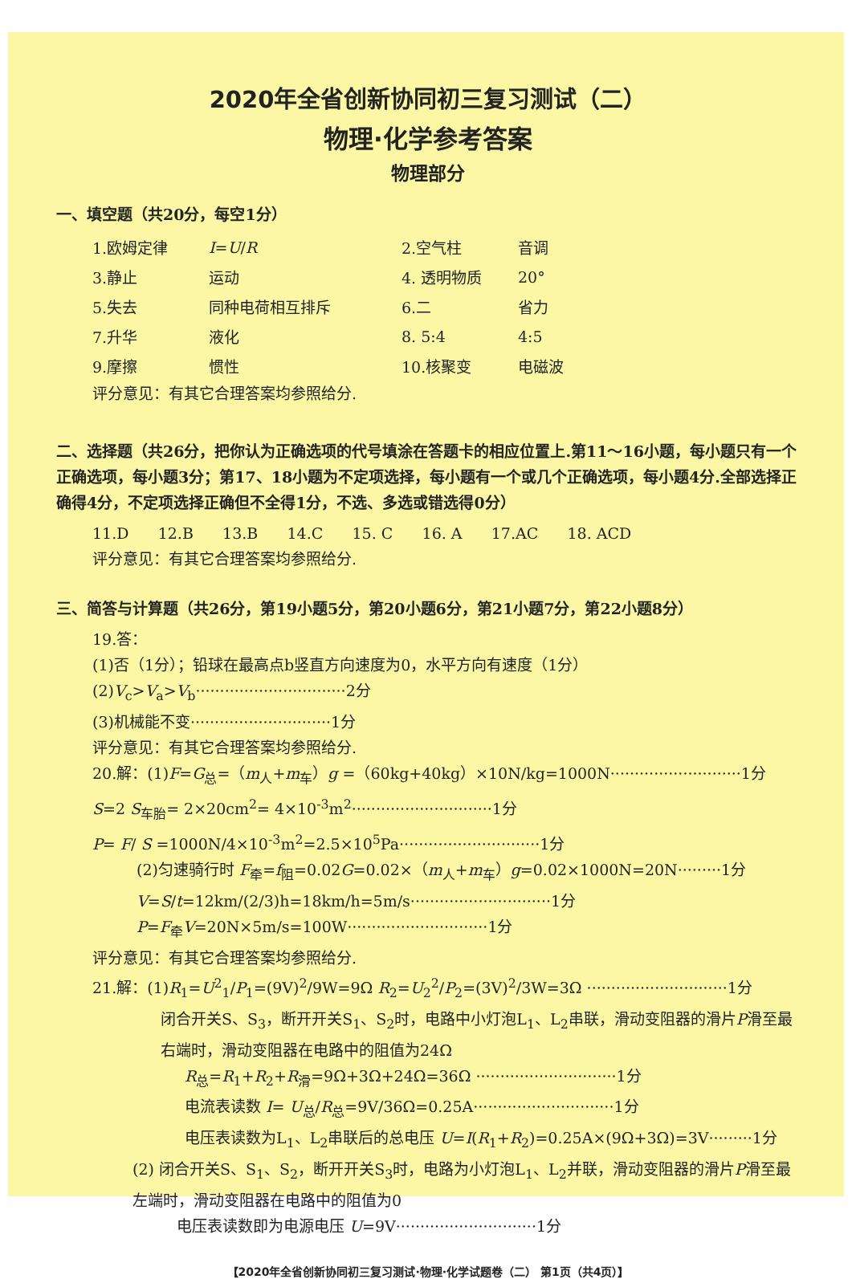2020年全省创新协同初三复习测试（二）
物理·化学参考答案
物理部分
一、填空题（共20分，每空1分）
| 1.欧姆定律 | I = U / R | 2.空气柱 | 音调 |
| 3.静止 | 运动 | 4. 透明物质 | 20° |
| 5.失去 | 同种电荷相互排斥 | 6.二 | 省力 |
| 7.升华 | 液化 | 8. 5:4 | 4:5 |
| 9.摩擦 | 惯性 | 10.核聚变 | 电磁波 |
评分意见：有其它合理答案均参照给分.
二、选择题（共26分，把你认为正确选项的代号填涂在答题卡的相应位置上.第11～16小题，每小题只有一个正确选项，每小题3分；第17、18小题为不定项选择，每小题有一个或几个正确选项，每小题4分.全部选择正确得4分，不定项选择正确但不全得1分，不选、多选或错选得0分）
11.D 12.B 13.B 14.C 15. C 16. A 17.AC 18. ACD
评分意见：有其它合理答案均参照给分.
三、简答与计算题（共26分，第19小题5分，第20小题6分，第21小题7分，第22小题8分）
19.答：
(1)否（1分）；铅球在最高点b竖直方向速度为0，水平方向有速度（1分）
(2)V<sub>c</sub>>V<sub>a</sub>>V<sub>b</sub>·······························2分
(3)机械能不变·····························1分
评分意见：有其它合理答案均参照给分.
20.解：(1)F=G<sub>总</sub>=（m<sub>人</sub>+m<sub>车</sub>）g =（60kg+40kg）×10N/kg=1000N···························1分
S=2 S<sub>车胎</sub>= 2×20cm<sup>2</sup>= 4×10<sup>-3</sup>m<sup>2</sup>·····························1分
P= F/ S =1000N/4×10<sup>-3</sup>m<sup>2</sup>=2.5×10<sup>5</sup>Pa·····························1分
(2)匀速骑行时 F<sub>牵</sub>=f<sub>阻</sub>=0.02G=0.02×（m<sub>人</sub>+m<sub>车</sub>）g=0.02×1000N=20N·········1分
V=S/t=12km/(2/3)h=18km/h=5m/s·····························1分
P=F<sub>牵</sub>V=20N×5m/s=100W·····························1分
评分意见：有其它合理答案均参照给分.
21.解：(1)R<sub>1</sub>=U<sup>2</sup><sub>1</sub>/P<sub>1</sub>=(9V)<sup>2</sup>/9W=9Ω R<sub>2</sub>=U<sub>2</sub><sup>2</sup>/P<sub>2</sub>=(3V)<sup>2</sup>/3W=3Ω ·····························1分
闭合开关S、S<sub>3</sub>，断开开关S<sub>1</sub>、S<sub>2</sub>时，电路中小灯泡L<sub>1</sub>、L<sub>2</sub>串联，滑动变阻器的滑片P滑至最右端时，滑动变阻器在电路中的阻值为24Ω
R<sub>总</sub>=R<sub>1</sub>+R<sub>2</sub>+R<sub>滑</sub>=9Ω+3Ω+24Ω=36Ω ·····························1分
电流表读数 I= U<sub>总</sub>/R<sub>总</sub>=9V/36Ω=0.25A·····························1分
电压表读数为L<sub>1</sub>、L<sub>2</sub>串联后的总电压 U=I(R<sub>1</sub>+R<sub>2</sub>)=0.25A×(9Ω+3Ω)=3V·········1分
(2) 闭合开关S、S<sub>1</sub>、S<sub>2</sub>，断开开关S<sub>3</sub>时，电路为小灯泡L<sub>1</sub>、L<sub>2</sub>并联，滑动变阻器的滑片P滑至最左端时，滑动变阻器在电路中的阻值为0
电压表读数即为电源电压 U=9V·····························1分
【2020年全省创新协同初三复习测试·物理·化学试题卷（二） 第1页（共4页）】